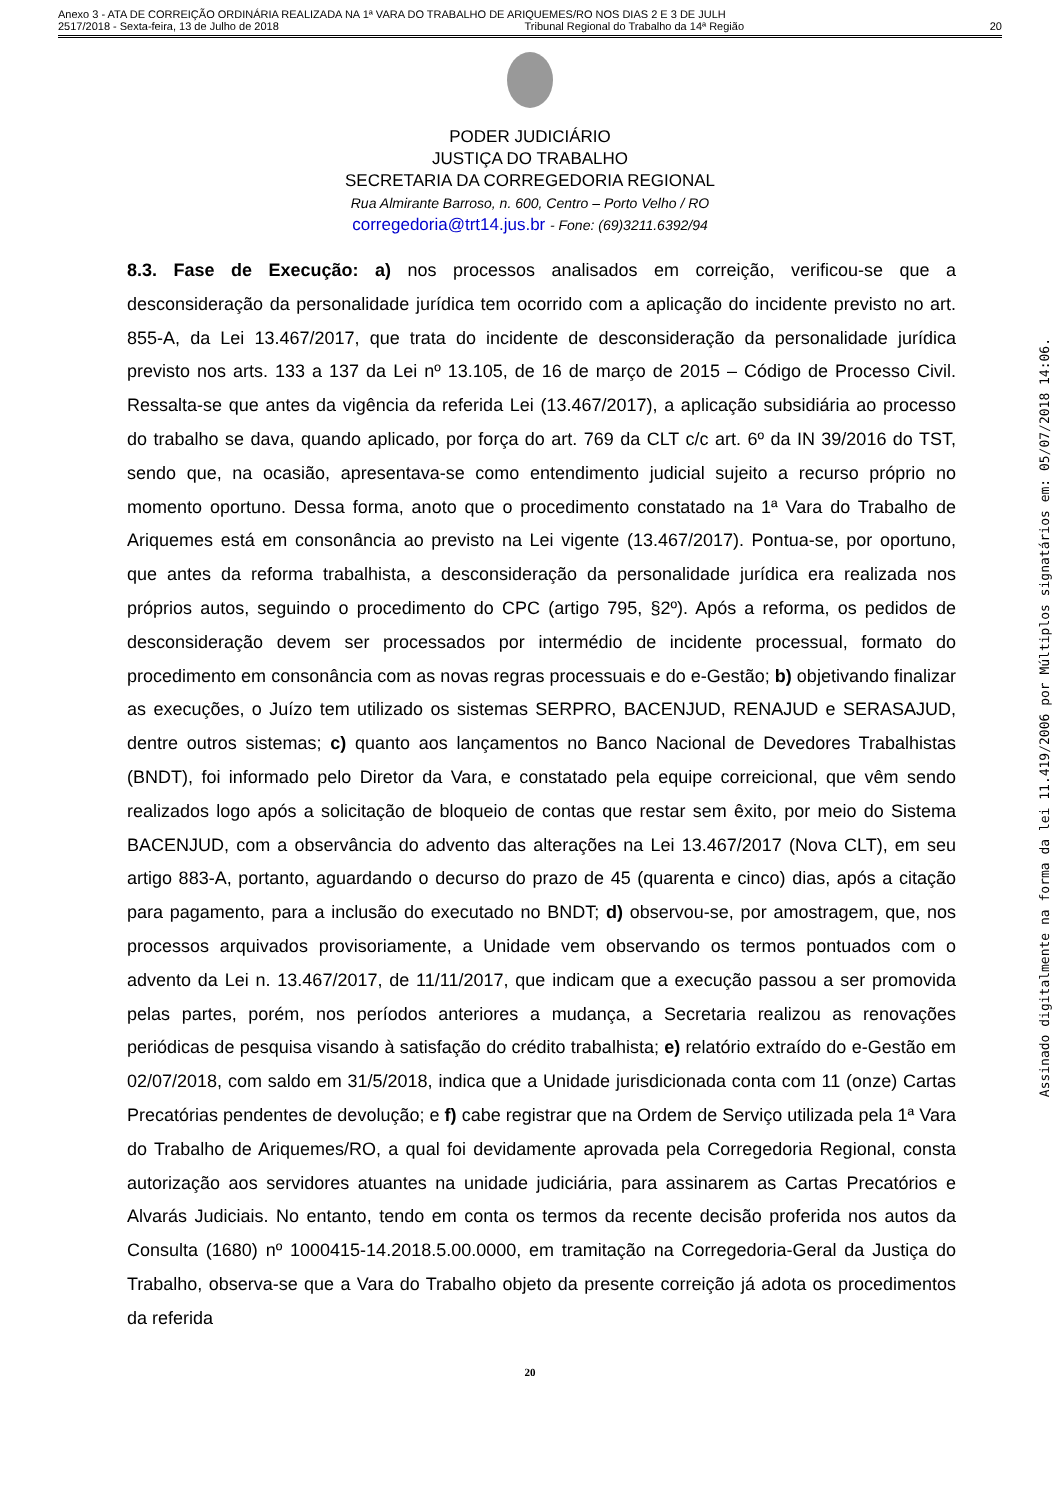Anexo 3 - ATA DE CORREIÇÃO ORDINÁRIA REALIZADA NA 1ª VARA DO TRABALHO DE ARIQUEMES/RO NOS DIAS 2 E 3 DE JULH
2517/2018 - Sexta-feira, 13 de Julho de 2018 Tribunal Regional do Trabalho da 14ª Região 20
PODER JUDICIÁRIO
JUSTIÇA DO TRABALHO
SECRETARIA DA CORREGEDORIA REGIONAL
Rua Almirante Barroso, n. 600, Centro – Porto Velho / RO
corregedoria@trt14.jus.br - Fone: (69)3211.6392/94
8.3. Fase de Execução: a) nos processos analisados em correição, verificou-se que a desconsideração da personalidade jurídica tem ocorrido com a aplicação do incidente previsto no art. 855-A, da Lei 13.467/2017, que trata do incidente de desconsideração da personalidade jurídica previsto nos arts. 133 a 137 da Lei nº 13.105, de 16 de março de 2015 – Código de Processo Civil. Ressalta-se que antes da vigência da referida Lei (13.467/2017), a aplicação subsidiária ao processo do trabalho se dava, quando aplicado, por força do art. 769 da CLT c/c art. 6º da IN 39/2016 do TST, sendo que, na ocasião, apresentava-se como entendimento judicial sujeito a recurso próprio no momento oportuno. Dessa forma, anoto que o procedimento constatado na 1ª Vara do Trabalho de Ariquemes está em consonância ao previsto na Lei vigente (13.467/2017). Pontua-se, por oportuno, que antes da reforma trabalhista, a desconsideração da personalidade jurídica era realizada nos próprios autos, seguindo o procedimento do CPC (artigo 795, §2º). Após a reforma, os pedidos de desconsideração devem ser processados por intermédio de incidente processual, formato do procedimento em consonância com as novas regras processuais e do e-Gestão; b) objetivando finalizar as execuções, o Juízo tem utilizado os sistemas SERPRO, BACENJUD, RENAJUD e SERASAJUD, dentre outros sistemas; c) quanto aos lançamentos no Banco Nacional de Devedores Trabalhistas (BNDT), foi informado pelo Diretor da Vara, e constatado pela equipe correicional, que vêm sendo realizados logo após a solicitação de bloqueio de contas que restar sem êxito, por meio do Sistema BACENJUD, com a observância do advento das alterações na Lei 13.467/2017 (Nova CLT), em seu artigo 883-A, portanto, aguardando o decurso do prazo de 45 (quarenta e cinco) dias, após a citação para pagamento, para a inclusão do executado no BNDT; d) observou-se, por amostragem, que, nos processos arquivados provisoriamente, a Unidade vem observando os termos pontuados com o advento da Lei n. 13.467/2017, de 11/11/2017, que indicam que a execução passou a ser promovida pelas partes, porém, nos períodos anteriores a mudança, a Secretaria realizou as renovações periódicas de pesquisa visando à satisfação do crédito trabalhista; e) relatório extraído do e-Gestão em 02/07/2018, com saldo em 31/5/2018, indica que a Unidade jurisdicionada conta com 11 (onze) Cartas Precatórias pendentes de devolução; e f) cabe registrar que na Ordem de Serviço utilizada pela 1ª Vara do Trabalho de Ariquemes/RO, a qual foi devidamente aprovada pela Corregedoria Regional, consta autorização aos servidores atuantes na unidade judiciária, para assinarem as Cartas Precatórios e Alvarás Judiciais. No entanto, tendo em conta os termos da recente decisão proferida nos autos da Consulta (1680) nº 1000415-14.2018.5.00.0000, em tramitação na Corregedoria-Geral da Justiça do Trabalho, observa-se que a Vara do Trabalho objeto da presente correição já adota os procedimentos da referida
20
Assinado digitalmente na forma da lei 11.419/2006 por Múltiplos signatários em: 05/07/2018 14:06.